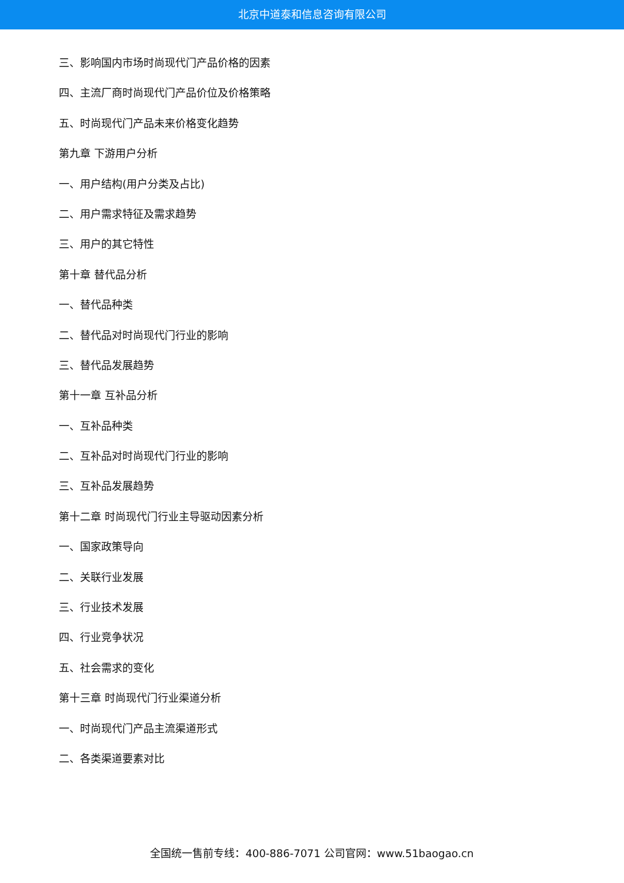北京中道泰和信息咨询有限公司
三、影响国内市场时尚现代门产品价格的因素
四、主流厂商时尚现代门产品价位及价格策略
五、时尚现代门产品未来价格变化趋势
第九章 下游用户分析
一、用户结构(用户分类及占比)
二、用户需求特征及需求趋势
三、用户的其它特性
第十章 替代品分析
一、替代品种类
二、替代品对时尚现代门行业的影响
三、替代品发展趋势
第十一章 互补品分析
一、互补品种类
二、互补品对时尚现代门行业的影响
三、互补品发展趋势
第十二章 时尚现代门行业主导驱动因素分析
一、国家政策导向
二、关联行业发展
三、行业技术发展
四、行业竞争状况
五、社会需求的变化
第十三章 时尚现代门行业渠道分析
一、时尚现代门产品主流渠道形式
二、各类渠道要素对比
全国统一售前专线：400-886-7071 公司官网：www.51baogao.cn